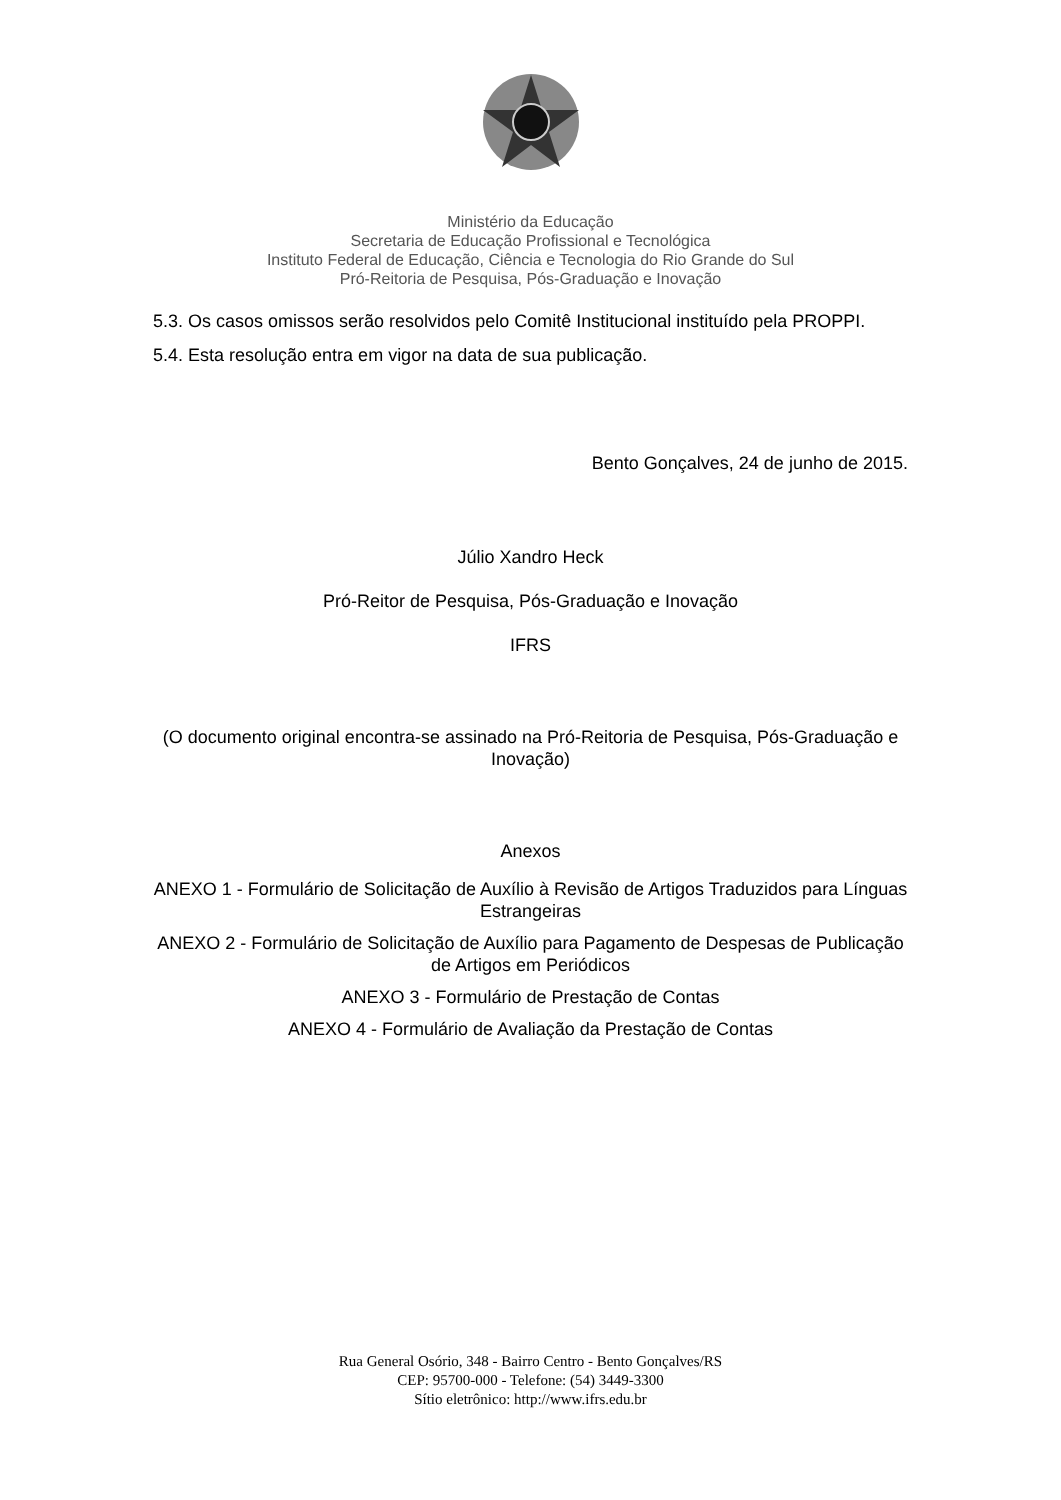Ministério da Educação
Secretaria de Educação Profissional e Tecnológica
Instituto Federal de Educação, Ciência e Tecnologia do Rio Grande do Sul
Pró-Reitoria de Pesquisa, Pós-Graduação e Inovação
5.3. Os casos omissos serão resolvidos pelo Comitê Institucional instituído pela PROPPI.
5.4. Esta resolução entra em vigor na data de sua publicação.
Bento Gonçalves, 24 de junho de 2015.
Júlio Xandro Heck
Pró-Reitor de Pesquisa, Pós-Graduação e Inovação
IFRS
(O documento original encontra-se assinado na Pró-Reitoria de Pesquisa, Pós-Graduação e Inovação)
Anexos
ANEXO 1 - Formulário de Solicitação de Auxílio à Revisão de Artigos Traduzidos para Línguas Estrangeiras
ANEXO 2 - Formulário de Solicitação de Auxílio para Pagamento de Despesas de Publicação de Artigos em Periódicos
ANEXO 3 - Formulário de Prestação de Contas
ANEXO 4 - Formulário de Avaliação da Prestação de Contas
Rua General Osório, 348 - Bairro Centro - Bento Gonçalves/RS
CEP: 95700-000 - Telefone: (54) 3449-3300
Sítio eletrônico: http://www.ifrs.edu.br